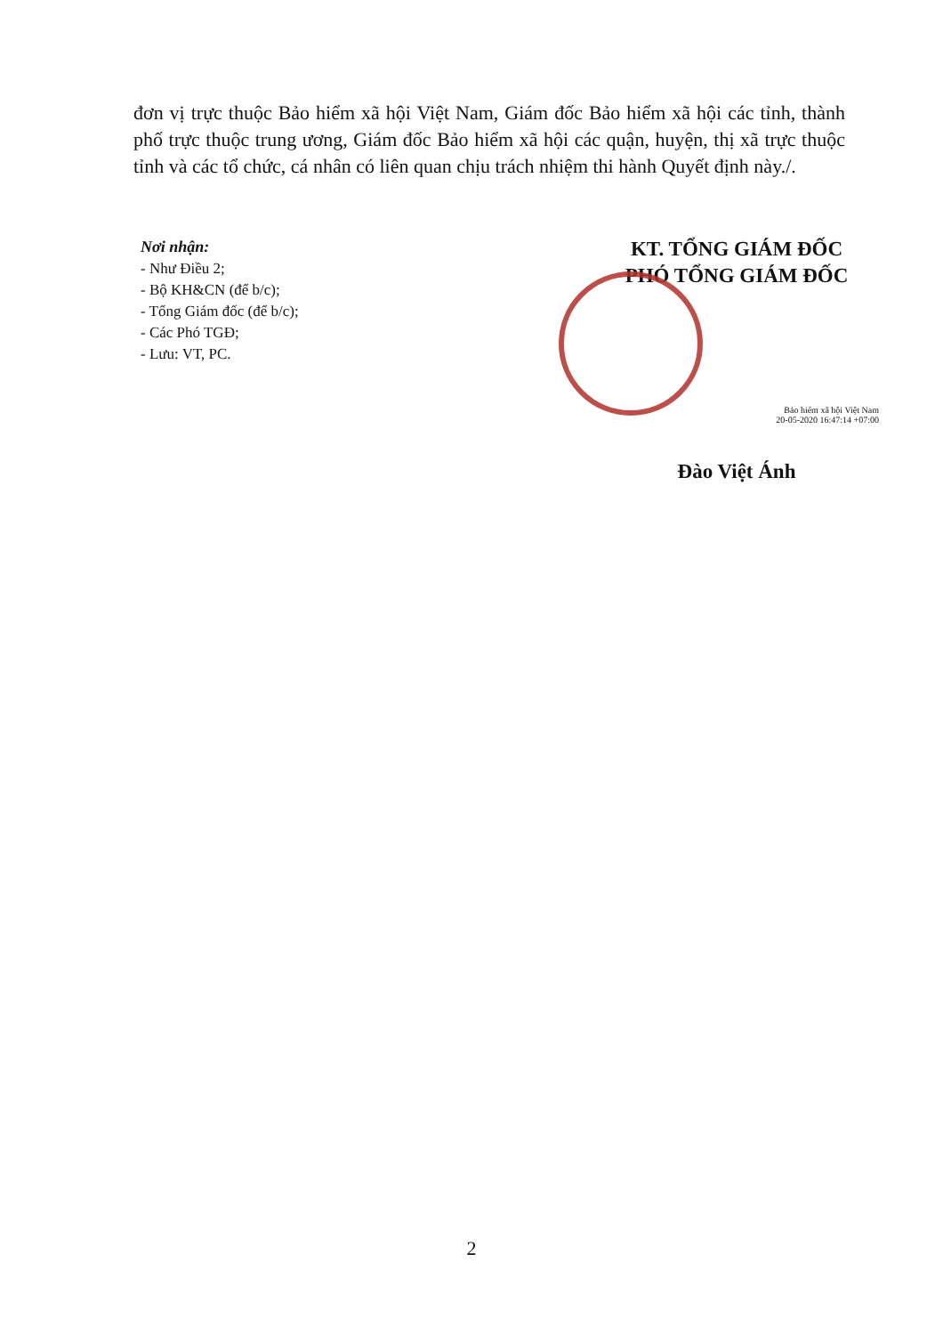đơn vị trực thuộc Bảo hiểm xã hội Việt Nam, Giám đốc Bảo hiểm xã hội các tỉnh, thành phố trực thuộc trung ương, Giám đốc Bảo hiểm xã hội các quận, huyện, thị xã trực thuộc tỉnh và các tổ chức, cá nhân có liên quan chịu trách nhiệm thi hành Quyết định này./.
Nơi nhận:
- Như Điều 2;
- Bộ KH&CN (để b/c);
- Tổng Giám đốc (để b/c);
- Các Phó TGĐ;
- Lưu: VT, PC.
KT. TỔNG GIÁM ĐỐC
PHÓ TỔNG GIÁM ĐỐC
Bảo hiểm xã hội Việt Nam
20-05-2020 16:47:14 +07:00
Đào Việt Ánh
2